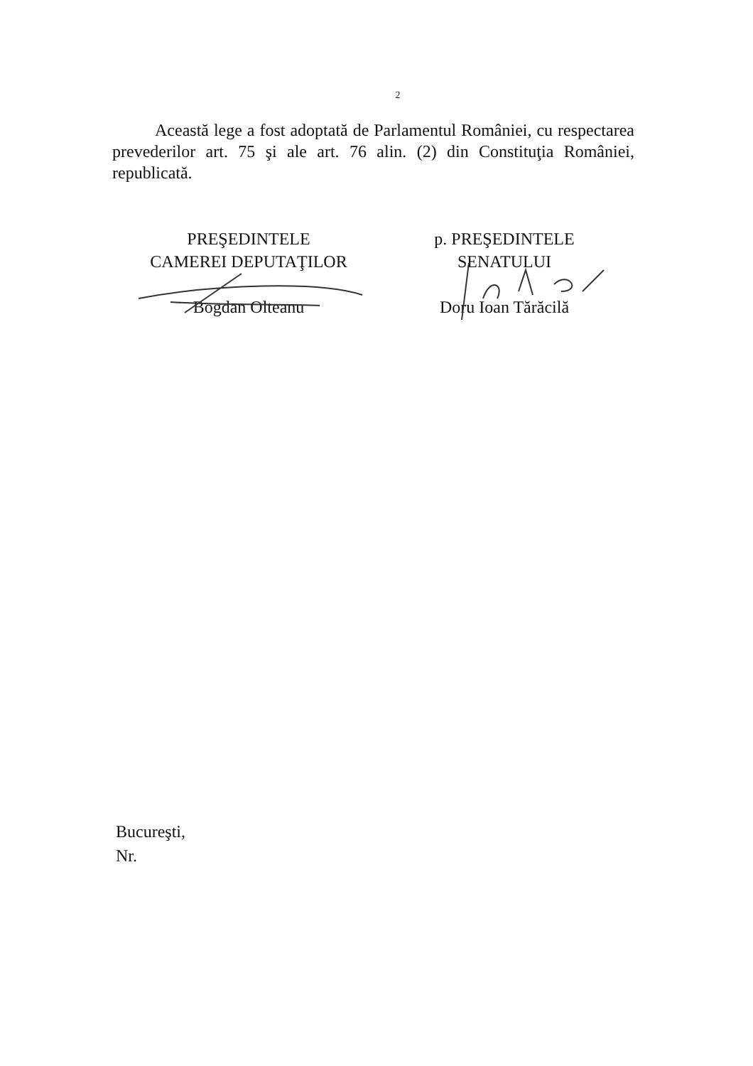2
Această lege a fost adoptată de Parlamentul României, cu respectarea prevederilor art. 75 şi ale art. 76 alin. (2) din Constituţia României, republicată.
PREŞEDINTELE
CAMEREI DEPUTAŢILOR
Bogdan Olteanu
p. PREŞEDINTELE
SENATULUI
Doru Ioan Tărăcilă
Bucureşti,
Nr.